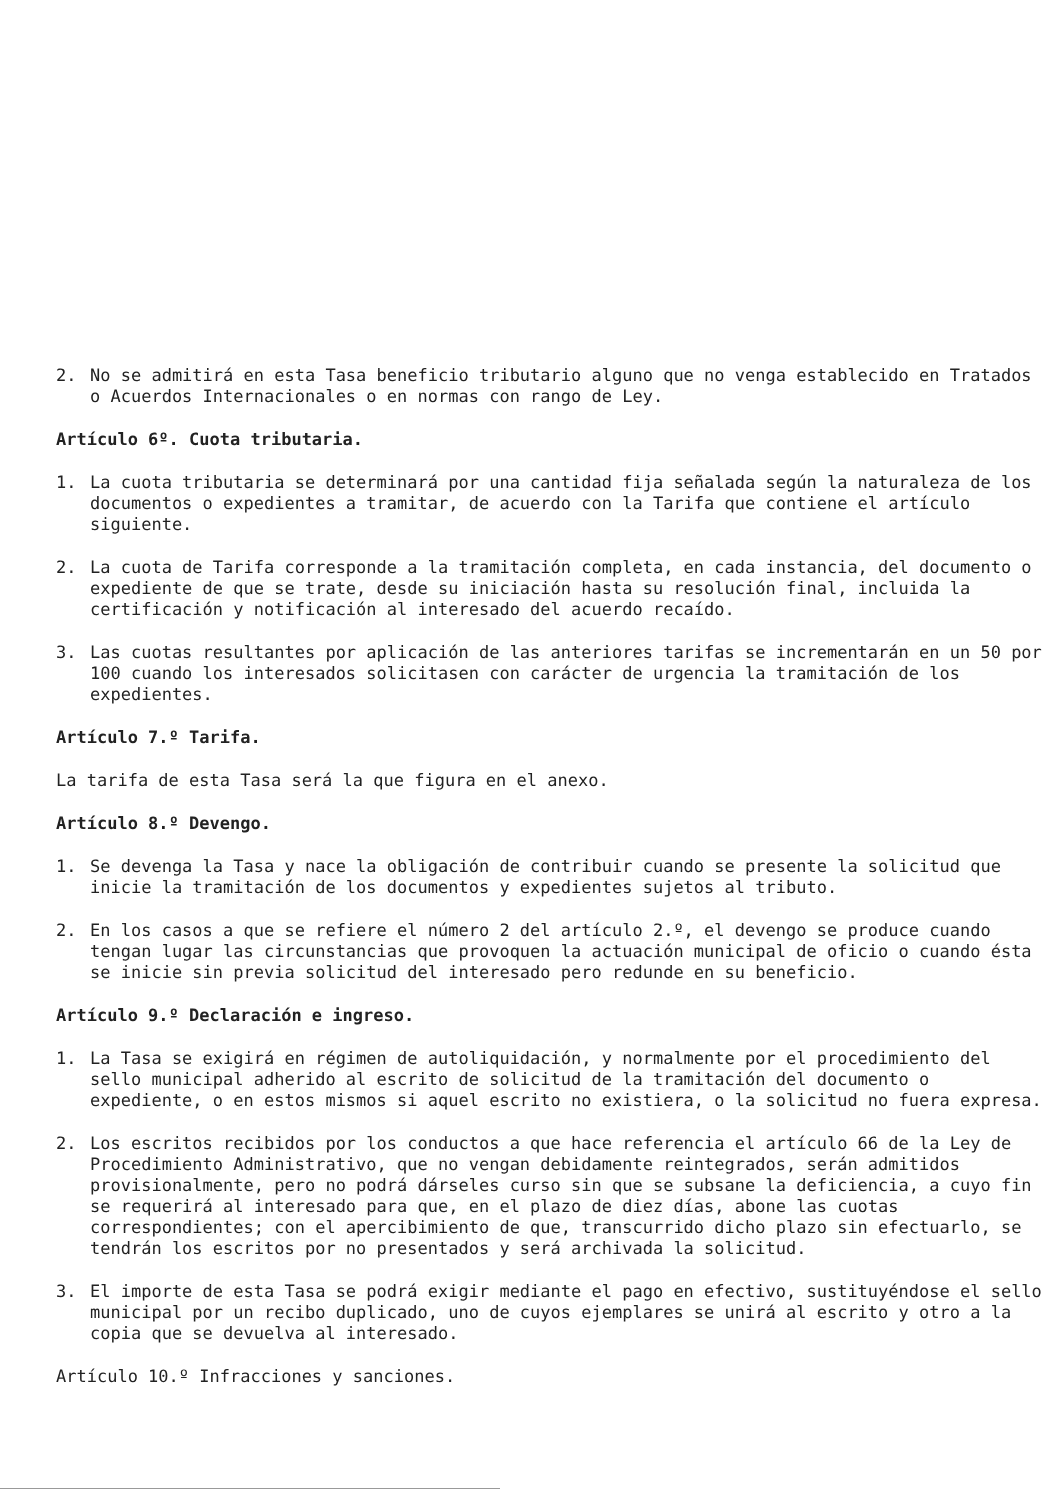2. No se admitirá en esta Tasa beneficio tributario alguno que no venga establecido en Tratados o Acuerdos Internacionales o en normas con rango de Ley.
Artículo 6º. Cuota tributaria.
1. La cuota tributaria se determinará por una cantidad fija señalada según la naturaleza de los documentos o expedientes a tramitar, de acuerdo con la Tarifa que contiene el artículo siguiente.
2. La cuota de Tarifa corresponde a la tramitación completa, en cada instancia, del documento o expediente de que se trate, desde su iniciación hasta su resolución final, incluida la certificación y notificación al interesado del acuerdo recaído.
3. Las cuotas resultantes por aplicación de las anteriores tarifas se incrementarán en un 50 por 100 cuando los interesados solicitasen con carácter de urgencia la tramitación de los expedientes.
Artículo 7.º Tarifa.
La tarifa de esta Tasa será la que figura en el anexo.
Artículo 8.º Devengo.
1. Se devenga la Tasa y nace la obligación de contribuir cuando se presente la solicitud que inicie la tramitación de los documentos y expedientes sujetos al tributo.
2. En los casos a que se refiere el número 2 del artículo 2.º, el devengo se produce cuando tengan lugar las circunstancias que provoquen la actuación municipal de oficio o cuando ésta se inicie sin previa solicitud del interesado pero redunde en su beneficio.
Artículo 9.º Declaración e ingreso.
1. La Tasa se exigirá en régimen de autoliquidación, y normalmente por el procedimiento del sello municipal adherido al escrito de solicitud de la tramitación del documento o expediente, o en estos mismos si aquel escrito no existiera, o la solicitud no fuera expresa.
2. Los escritos recibidos por los conductos a que hace referencia el artículo 66 de la Ley de Procedimiento Administrativo, que no vengan debidamente reintegrados, serán admitidos provisionalmente, pero no podrá dárseles curso sin que se subsane la deficiencia, a cuyo fin se requerirá al interesado para que, en el plazo de diez días, abone las cuotas correspondientes; con el apercibimiento de que, transcurrido dicho plazo sin efectuarlo, se tendrán los escritos por no presentados y será archivada la solicitud.
3. El importe de esta Tasa se podrá exigir mediante el pago en efectivo, sustituyéndose el sello municipal por un recibo duplicado, uno de cuyos ejemplares se unirá al escrito y otro a la copia que se devuelva al interesado.
Artículo 10.º Infracciones y sanciones.